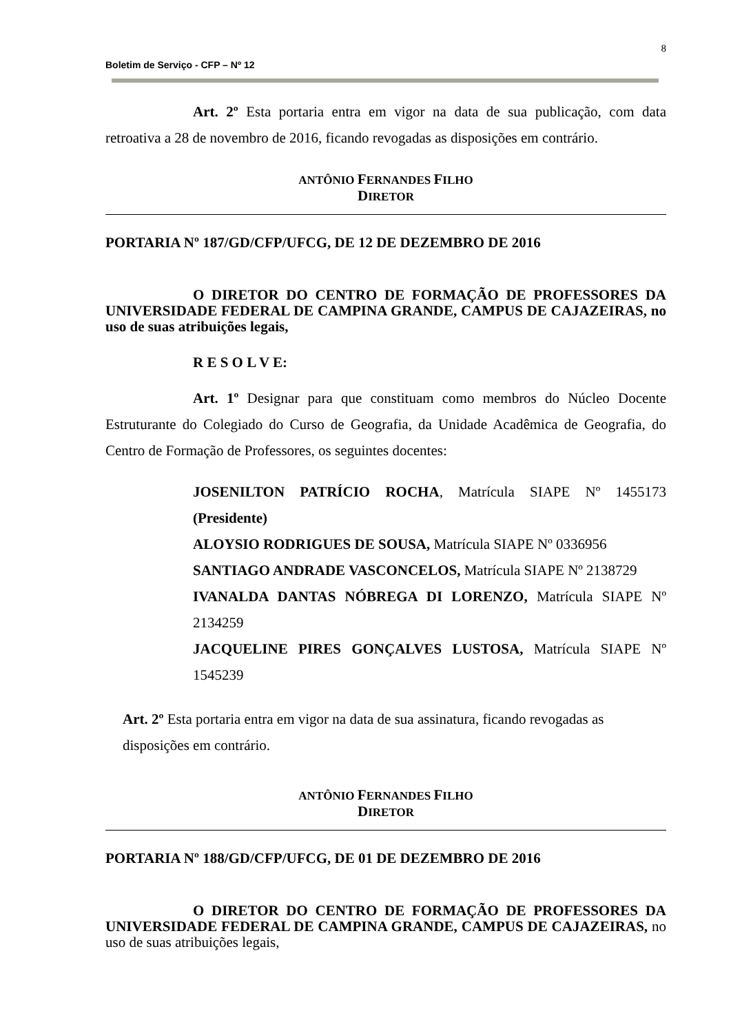8
Boletim de Serviço - CFP – Nº 12
Art. 2º Esta portaria entra em vigor na data de sua publicação, com data retroativa a 28 de novembro de 2016, ficando revogadas as disposições em contrário.
ANTÔNIO FERNANDES FILHO
DIRETOR
PORTARIA Nº 187/GD/CFP/UFCG, DE 12 DE DEZEMBRO DE 2016
O DIRETOR DO CENTRO DE FORMAÇÃO DE PROFESSORES DA UNIVERSIDADE FEDERAL DE CAMPINA GRANDE, CAMPUS DE CAJAZEIRAS, no uso de suas atribuições legais,
R E S O L V E:
Art. 1º Designar para que constituam como membros do Núcleo Docente Estruturante do Colegiado do Curso de Geografia, da Unidade Acadêmica de Geografia, do Centro de Formação de Professores, os seguintes docentes:
JOSENILTON PATRÍCIO ROCHA, Matrícula SIAPE Nº 1455173 (Presidente)
ALOYSIO RODRIGUES DE SOUSA, Matrícula SIAPE Nº 0336956
SANTIAGO ANDRADE VASCONCELOS, Matrícula SIAPE Nº 2138729
IVANALDA DANTAS NÓBREGA DI LORENZO, Matrícula SIAPE Nº 2134259
JACQUELINE PIRES GONÇALVES LUSTOSA, Matrícula SIAPE Nº 1545239
Art. 2º Esta portaria entra em vigor na data de sua assinatura, ficando revogadas as disposições em contrário.
ANTÔNIO FERNANDES FILHO
DIRETOR
PORTARIA Nº 188/GD/CFP/UFCG, DE 01 DE DEZEMBRO DE 2016
O DIRETOR DO CENTRO DE FORMAÇÃO DE PROFESSORES DA UNIVERSIDADE FEDERAL DE CAMPINA GRANDE, CAMPUS DE CAJAZEIRAS, no uso de suas atribuições legais,